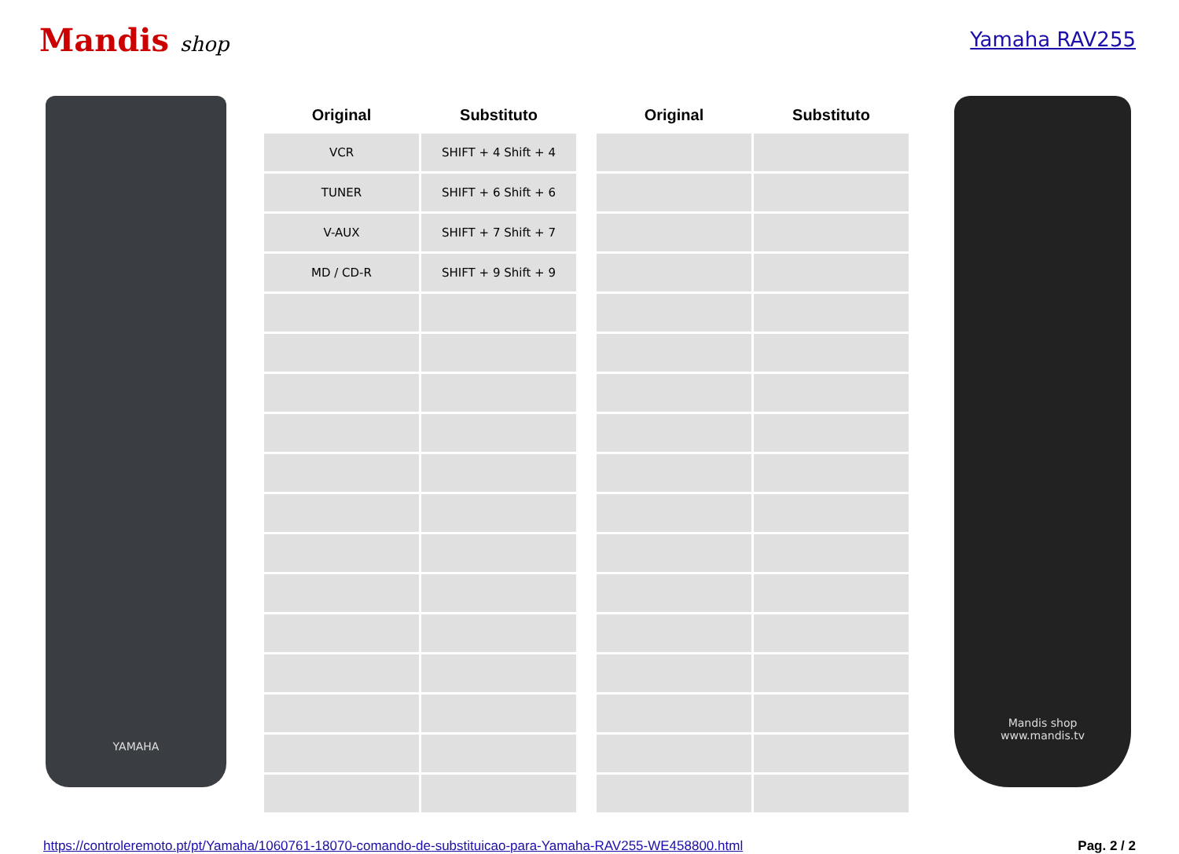Mandis shop Yamaha RAV255
YAMAHA
| Original | Substituto |
| --- | --- |
| VCR | SHIFT + 4 Shift + 4 |
| TUNER | SHIFT + 6 Shift + 6 |
| V-AUX | SHIFT + 7 Shift + 7 |
| MD / CD-R | SHIFT + 9 Shift + 9 |
| Original | Substituto |
| --- | --- |
Mandis shop
www.mandis.tv
https://controleremoto.pt/pt/Yamaha/1060761-18070-comando-de-substituicao-para-Yamaha-RAV255-WE458800.html Pag. 2 / 2